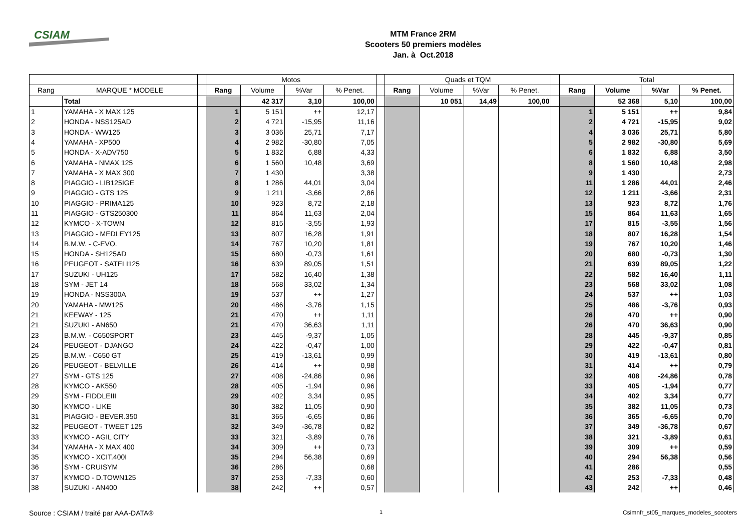CSIAM
MTM France 2RM
Scooters 50 premiers modèles
Jan. à Oct.2018
| | | | Motos | | | | | Quads et TQM | | | | | Total | | | |
| --- | --- | --- | --- | --- | --- | --- | --- | --- | --- | --- | --- | --- | --- | --- | --- | --- |
| Rang | MARQUE * MODELE | | Rang | Volume | %Var | % Penet. | | Rang | Volume | %Var | % Penet. | | Rang | Volume | %Var | % Penet. |
| | Total | | | 42 317 | 3,10 | 100,00 | | | 10 051 | 14,49 | 100,00 | | | 52 368 | 5,10 | 100,00 |
| 1 | YAMAHA - X MAX 125 | | 1 | 5 151 | ++ | 12,17 | | | | | | | 1 | 5 151 | ++ | 9,84 |
| 2 | HONDA - NSS125AD | | 2 | 4 721 | -15,95 | 11,16 | | | | | | | 2 | 4 721 | -15,95 | 9,02 |
| 3 | HONDA - WW125 | | 3 | 3 036 | 25,71 | 7,17 | | | | | | | 4 | 3 036 | 25,71 | 5,80 |
| 4 | YAMAHA - XP500 | | 4 | 2 982 | -30,80 | 7,05 | | | | | | | 5 | 2 982 | -30,80 | 5,69 |
| 5 | HONDA - X-ADV750 | | 5 | 1 832 | 6,88 | 4,33 | | | | | | | 6 | 1 832 | 6,88 | 3,50 |
| 6 | YAMAHA - NMAX 125 | | 6 | 1 560 | 10,48 | 3,69 | | | | | | | 8 | 1 560 | 10,48 | 2,98 |
| 7 | YAMAHA - X MAX 300 | | 7 | 1 430 | | 3,38 | | | | | | | 9 | 1 430 | | 2,73 |
| 8 | PIAGGIO - LIB125IGE | | 8 | 1 286 | 44,01 | 3,04 | | | | | | | 11 | 1 286 | 44,01 | 2,46 |
| 9 | PIAGGIO - GTS 125 | | 9 | 1 211 | -3,66 | 2,86 | | | | | | | 12 | 1 211 | -3,66 | 2,31 |
| 10 | PIAGGIO - PRIMA125 | | 10 | 923 | 8,72 | 2,18 | | | | | | | 13 | 923 | 8,72 | 1,76 |
| 11 | PIAGGIO - GTS250300 | | 11 | 864 | 11,63 | 2,04 | | | | | | | 15 | 864 | 11,63 | 1,65 |
| 12 | KYMCO - X-TOWN | | 12 | 815 | -3,55 | 1,93 | | | | | | | 17 | 815 | -3,55 | 1,56 |
| 13 | PIAGGIO - MEDLEY125 | | 13 | 807 | 16,28 | 1,91 | | | | | | | 18 | 807 | 16,28 | 1,54 |
| 14 | B.M.W. - C-EVO. | | 14 | 767 | 10,20 | 1,81 | | | | | | | 19 | 767 | 10,20 | 1,46 |
| 15 | HONDA - SH125AD | | 15 | 680 | -0,73 | 1,61 | | | | | | | 20 | 680 | -0,73 | 1,30 |
| 16 | PEUGEOT - SATELI125 | | 16 | 639 | 89,05 | 1,51 | | | | | | | 21 | 639 | 89,05 | 1,22 |
| 17 | SUZUKI - UH125 | | 17 | 582 | 16,40 | 1,38 | | | | | | | 22 | 582 | 16,40 | 1,11 |
| 18 | SYM - JET 14 | | 18 | 568 | 33,02 | 1,34 | | | | | | | 23 | 568 | 33,02 | 1,08 |
| 19 | HONDA - NSS300A | | 19 | 537 | ++ | 1,27 | | | | | | | 24 | 537 | ++ | 1,03 |
| 20 | YAMAHA - MW125 | | 20 | 486 | -3,76 | 1,15 | | | | | | | 25 | 486 | -3,76 | 0,93 |
| 21 | KEEWAY - 125 | | 21 | 470 | ++ | 1,11 | | | | | | | 26 | 470 | ++ | 0,90 |
| 21 | SUZUKI - AN650 | | 21 | 470 | 36,63 | 1,11 | | | | | | | 26 | 470 | 36,63 | 0,90 |
| 23 | B.M.W. - C650SPORT | | 23 | 445 | -9,37 | 1,05 | | | | | | | 28 | 445 | -9,37 | 0,85 |
| 24 | PEUGEOT - DJANGO | | 24 | 422 | -0,47 | 1,00 | | | | | | | 29 | 422 | -0,47 | 0,81 |
| 25 | B.M.W. - C650 GT | | 25 | 419 | -13,61 | 0,99 | | | | | | | 30 | 419 | -13,61 | 0,80 |
| 26 | PEUGEOT - BELVILLE | | 26 | 414 | ++ | 0,98 | | | | | | | 31 | 414 | ++ | 0,79 |
| 27 | SYM - GTS 125 | | 27 | 408 | -24,86 | 0,96 | | | | | | | 32 | 408 | -24,86 | 0,78 |
| 28 | KYMCO - AK550 | | 28 | 405 | -1,94 | 0,96 | | | | | | | 33 | 405 | -1,94 | 0,77 |
| 29 | SYM - FIDDLEIII | | 29 | 402 | 3,34 | 0,95 | | | | | | | 34 | 402 | 3,34 | 0,77 |
| 30 | KYMCO - LIKE | | 30 | 382 | 11,05 | 0,90 | | | | | | | 35 | 382 | 11,05 | 0,73 |
| 31 | PIAGGIO - BEVER.350 | | 31 | 365 | -6,65 | 0,86 | | | | | | | 36 | 365 | -6,65 | 0,70 |
| 32 | PEUGEOT - TWEET 125 | | 32 | 349 | -36,78 | 0,82 | | | | | | | 37 | 349 | -36,78 | 0,67 |
| 33 | KYMCO - AGIL CITY | | 33 | 321 | -3,89 | 0,76 | | | | | | | 38 | 321 | -3,89 | 0,61 |
| 34 | YAMAHA - X MAX 400 | | 34 | 309 | ++ | 0,73 | | | | | | | 39 | 309 | ++ | 0,59 |
| 35 | KYMCO - XCIT.400I | | 35 | 294 | 56,38 | 0,69 | | | | | | | 40 | 294 | 56,38 | 0,56 |
| 36 | SYM - CRUISYM | | 36 | 286 | | 0,68 | | | | | | | 41 | 286 | | 0,55 |
| 37 | KYMCO - D.TOWN125 | | 37 | 253 | -7,33 | 0,60 | | | | | | | 42 | 253 | -7,33 | 0,48 |
| 38 | SUZUKI - AN400 | | 38 | 242 | ++ | 0,57 | | | | | | | 43 | 242 | ++ | 0,46 |
Source : CSIAM / traité par AAA-DATA®
1
Csimnfr_st05_marques_modeles_scooters